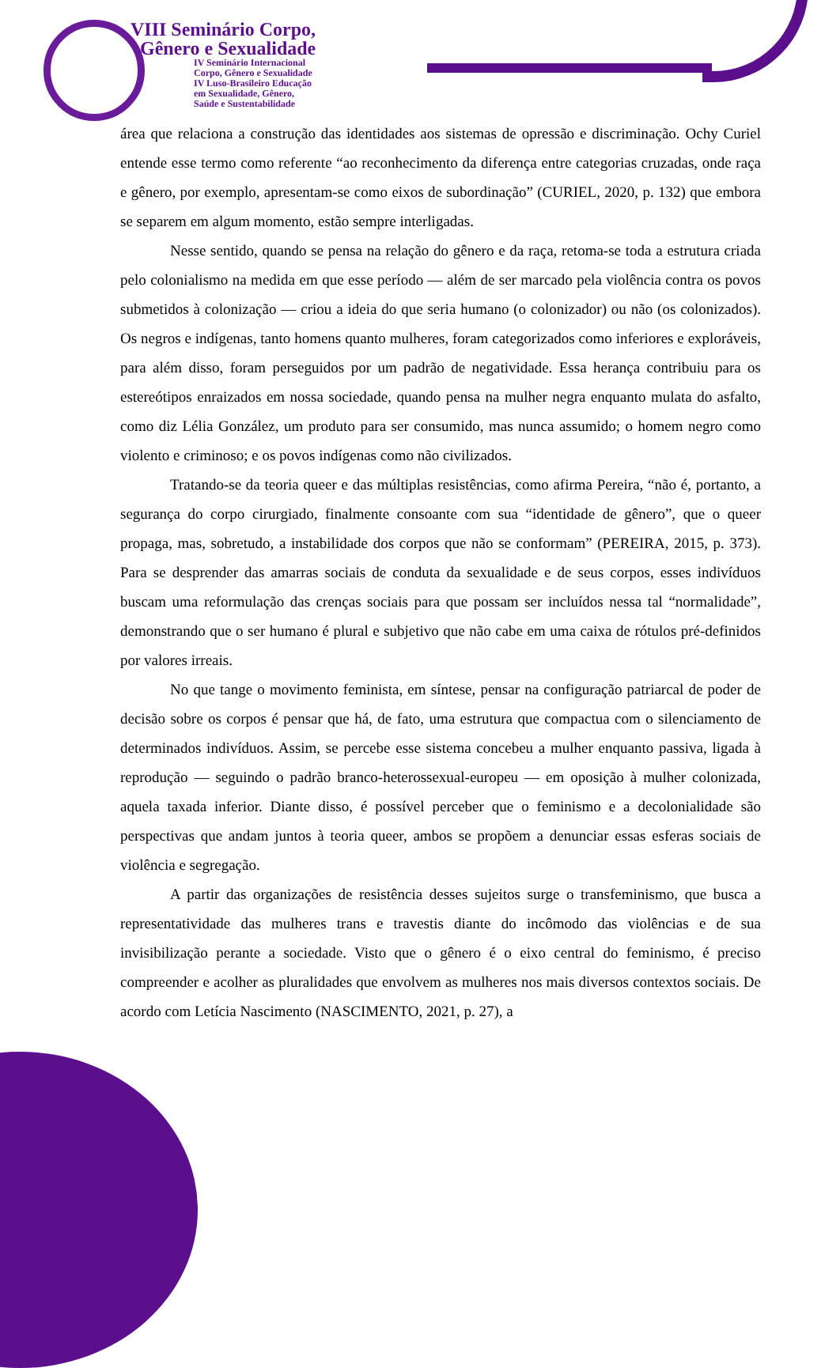VIII Seminário Corpo,
Gênero e Sexualidade
IV Seminário Internacional
Corpo, Gênero e Sexualidade
IV Luso-Brasileiro Educação
em Sexualidade, Gênero,
Saúde e Sustentabilidade
área que relaciona a construção das identidades aos sistemas de opressão e discriminação. Ochy Curiel entende esse termo como referente “ao reconhecimento da diferença entre categorias cruzadas, onde raça e gênero, por exemplo, apresentam-se como eixos de subordinação” (CURIEL, 2020, p. 132) que embora se separem em algum momento, estão sempre interligadas.
Nesse sentido, quando se pensa na relação do gênero e da raça, retoma-se toda a estrutura criada pelo colonialismo na medida em que esse período — além de ser marcado pela violência contra os povos submetidos à colonização — criou a ideia do que seria humano (o colonizador) ou não (os colonizados). Os negros e indígenas, tanto homens quanto mulheres, foram categorizados como inferiores e exploráveis, para além disso, foram perseguidos por um padrão de negatividade. Essa herança contribuiu para os estereótipos enraizados em nossa sociedade, quando pensa na mulher negra enquanto mulata do asfalto, como diz Lélia González, um produto para ser consumido, mas nunca assumido; o homem negro como violento e criminoso; e os povos indígenas como não civilizados.
Tratando-se da teoria queer e das múltiplas resistências, como afirma Pereira, “não é, portanto, a segurança do corpo cirurgiado, finalmente consoante com sua “identidade de gênero”, que o queer propaga, mas, sobretudo, a instabilidade dos corpos que não se conformam” (PEREIRA, 2015, p. 373). Para se desprender das amarras sociais de conduta da sexualidade e de seus corpos, esses indivíduos buscam uma reformulação das crenças sociais para que possam ser incluídos nessa tal “normalidade”, demonstrando que o ser humano é plural e subjetivo que não cabe em uma caixa de rótulos pré-definidos por valores irreais.
No que tange o movimento feminista, em síntese, pensar na configuração patriarcal de poder de decisão sobre os corpos é pensar que há, de fato, uma estrutura que compactua com o silenciamento de determinados indivíduos. Assim, se percebe esse sistema concebeu a mulher enquanto passiva, ligada à reprodução — seguindo o padrão branco-heterossexual-europeu — em oposição à mulher colonizada, aquela taxada inferior. Diante disso, é possível perceber que o feminismo e a decolonialidade são perspectivas que andam juntos à teoria queer, ambos se propõem a denunciar essas esferas sociais de violência e segregação.
A partir das organizações de resistência desses sujeitos surge o transfeminismo, que busca a representatividade das mulheres trans e travestis diante do incômodo das violências e de sua invisibilização perante a sociedade. Visto que o gênero é o eixo central do feminismo, é preciso compreender e acolher as pluralidades que envolvem as mulheres nos mais diversos contextos sociais. De acordo com Letícia Nascimento (NASCIMENTO, 2021, p. 27), a